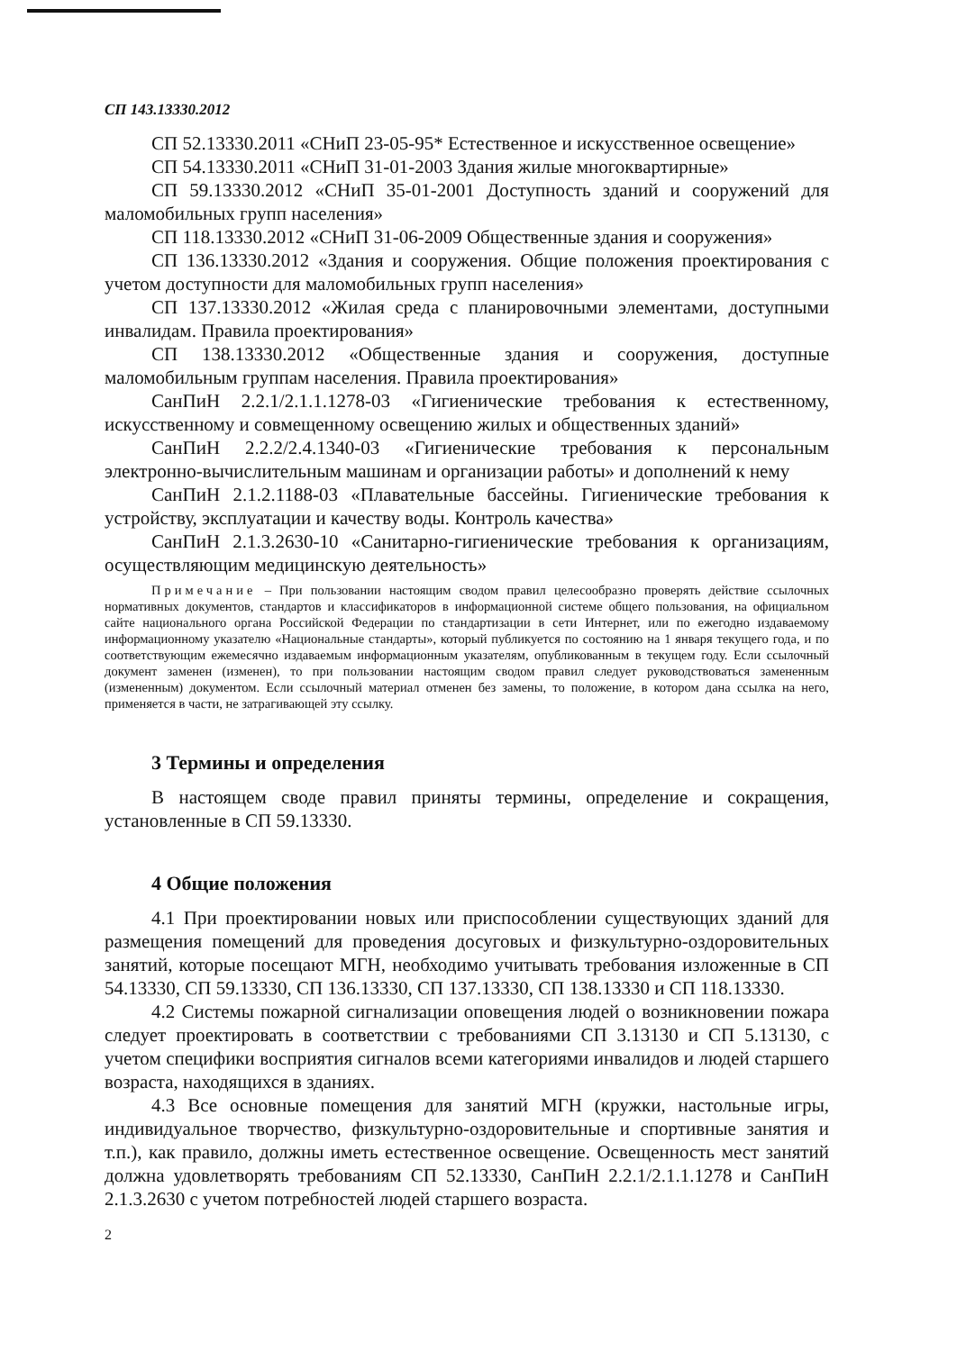СП 143.13330.2012
СП 52.13330.2011 «СНиП 23-05-95* Естественное и искусственное освещение»
СП 54.13330.2011 «СНиП 31-01-2003 Здания жилые многоквартирные»
СП 59.13330.2012 «СНиП 35-01-2001 Доступность зданий и сооружений для маломобильных групп населения»
СП 118.13330.2012 «СНиП 31-06-2009 Общественные здания и сооружения»
СП 136.13330.2012 «Здания и сооружения. Общие положения проектирования с учетом доступности для маломобильных групп населения»
СП 137.13330.2012 «Жилая среда с планировочными элементами, доступными инвалидам. Правила проектирования»
СП 138.13330.2012 «Общественные здания и сооружения, доступные маломобильным группам населения. Правила проектирования»
СанПиН 2.2.1/2.1.1.1278-03 «Гигиенические требования к естественному, искусственному и совмещенному освещению жилых и общественных зданий»
СанПиН 2.2.2/2.4.1340-03 «Гигиенические требования к персональным электронно-вычислительным машинам и организации работы» и дополнений к нему
СанПиН 2.1.2.1188-03 «Плавательные бассейны. Гигиенические требования к устройству, эксплуатации и качеству воды. Контроль качества»
СанПиН 2.1.3.2630-10 «Санитарно-гигиенические требования к организациям, осуществляющим медицинскую деятельность»
Примечание – При пользовании настоящим сводом правил целесообразно проверять действие ссылочных нормативных документов, стандартов и классификаторов в информационной системе общего пользования, на официальном сайте национального органа Российской Федерации по стандартизации в сети Интернет, или по ежегодно издаваемому информационному указателю «Национальные стандарты», который публикуется по состоянию на 1 января текущего года, и по соответствующим ежемесячно издаваемым информационным указателям, опубликованным в текущем году. Если ссылочный документ заменен (изменен), то при пользовании настоящим сводом правил следует руководствоваться замененным (измененным) документом. Если ссылочный материал отменен без замены, то положение, в котором дана ссылка на него, применяется в части, не затрагивающей эту ссылку.
3 Термины и определения
В настоящем своде правил приняты термины, определение и сокращения, установленные в СП 59.13330.
4 Общие положения
4.1 При проектировании новых или приспособлении существующих зданий для размещения помещений для проведения досуговых и физкультурно-оздоровительных занятий, которые посещают МГН, необходимо учитывать требования изложенные в СП 54.13330, СП 59.13330, СП 136.13330, СП 137.13330, СП 138.13330 и СП 118.13330.
4.2 Системы пожарной сигнализации оповещения людей о возникновении пожара следует проектировать в соответствии с требованиями СП 3.13130 и СП 5.13130, с учетом специфики восприятия сигналов всеми категориями инвалидов и людей старшего возраста, находящихся в зданиях.
4.3 Все основные помещения для занятий МГН (кружки, настольные игры, индивидуальное творчество, физкультурно-оздоровительные и спортивные занятия и т.п.), как правило, должны иметь естественное освещение. Освещенность мест занятий должна удовлетворять требованиям СП 52.13330, СанПиН 2.2.1/2.1.1.1278 и СанПиН 2.1.3.2630 с учетом потребностей людей старшего возраста.
2